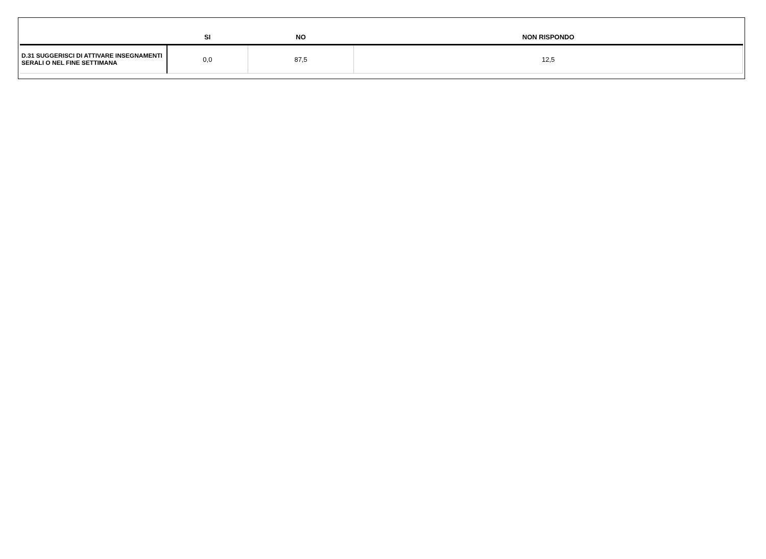| | SI | NO | NON RISPONDO |
| --- | --- | --- | --- |
| D.31 SUGGERISCI DI ATTIVARE INSEGNAMENTI SERALI O NEL FINE SETTIMANA | 0,0 | 87,5 | 12,5 |